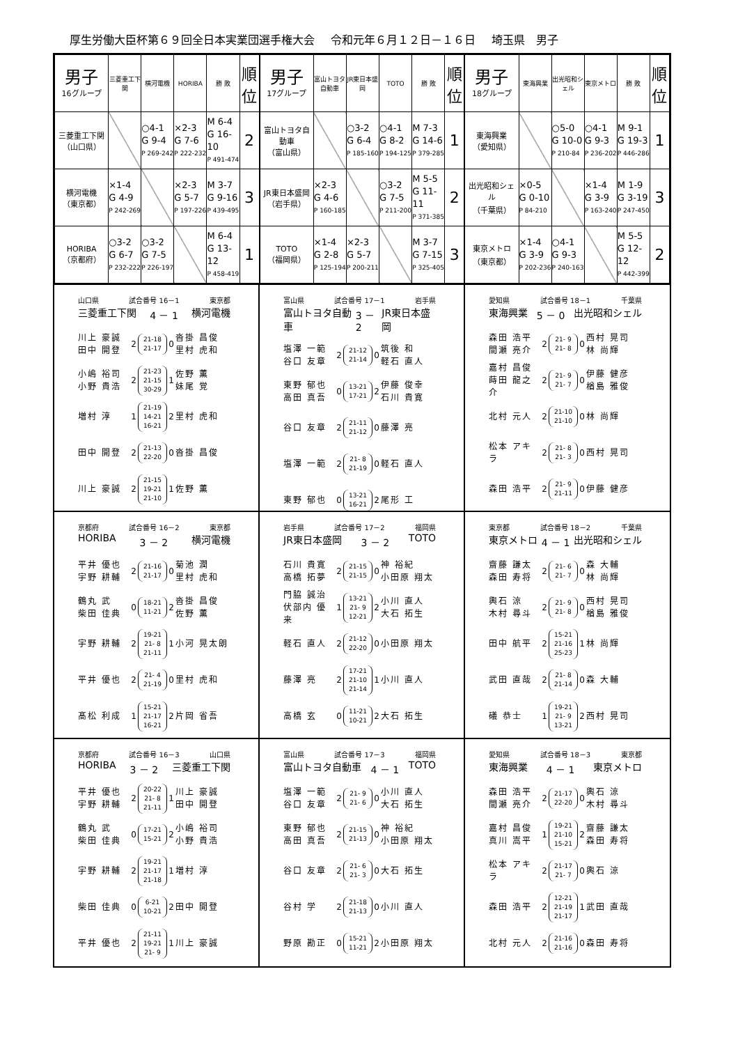厚生労働大臣杯第６９回全日本実業団選手権大会 令和元年６月１２日－１６日 埼玉県　男子
| 男子 16グループ | 三菱重工下関 | 横河電機 | HORIBA | 勝 敗 | 順 位 |
| 三菱重工下関 （山口県） | | ○4-1 G 9-4 P 269-242 | ×2-3 G 7-6 P 222-232 | M 6-4 G 16-10 P 491-474 | 2 |
| 横河電機 （東京都） | ×1-4 G 4-9 P 242-269 | | ×2-3 G 5-7 P 197-226 | M 3-7 G 9-16 P 439-495 | 3 |
| HORIBA （京都府） | ○3-2 G 6-7 P 232-222 | ○3-2 G 7-5 P 226-197 | | M 6-4 G 13-12 P 458-419 | 1 |
| 男子 17グループ | 富山トヨタ自動車 | JR東日本盛岡 | TOTO | 勝 敗 | 順 位 |
| 富山トヨタ自動車 （富山県） | | ○3-2 G 6-4 P 185-160 | ○4-1 G 8-2 P 194-125 | M 7-3 G 14-6 P 379-285 | 1 |
| JR東日本盛岡 （岩手県） | ×2-3 G 4-6 P 160-185 | | ○3-2 G 7-5 P 211-200 | M 5-5 G 11-11 P 371-385 | 2 |
| TOTO （福岡県） | ×1-4 G 2-8 P 125-194 | ×2-3 G 5-7 P 200-211 | | M 3-7 G 7-15 P 325-405 | 3 |
| 男子 18グループ | 東海興業 | 出光昭和シェル | 東京メトロ | 勝 敗 | 順 位 |
| 東海興業 （愛知県） | | ○5-0 G 10-0 P 210-84 | ○4-1 G 9-3 P 236-202 | M 9-1 G 19-3 P 446-286 | 1 |
| 出光昭和シェル （千葉県） | ×0-5 G 0-10 P 84-210 | | ×1-4 G 3-9 P 163-240 | M 1-9 G 3-19 P 247-450 | 3 |
| 東京メトロ （東京都） | ×1-4 G 3-9 P 202-236 | ○4-1 G 9-3 P 240-163 | | M 5-5 G 12-12 P 442-399 | 2 |
山口県 試合番号 16－1 東京都
三菱重工下関 4 － 1 横河電機
川上 豪誠
田中 開登
2
21-18
21-17
0
沓掛 昌俊
里村 虎和
小嶋 裕司
小野 貴浩
2
21-23
21-15
30-29
1
佐野 薫
妹尾 覚
増村 淳
1
21-19
14-21
16-21
2
里村 虎和
田中 開登
2
21-13
22-20
0
沓掛 昌俊
川上 豪誠
2
21-15
19-21
21-10
1
佐野 薫
富山県 試合番号 17－1 岩手県
富山トヨタ自動車 3 － 2 JR東日本盛岡
塩澤 一範
谷口 友章
2
21-12
21-14
0
筑後 和
軽石 直人
東野 郁也
高田 真吾
0
13-21
17-21
2
伊藤 俊幸
石川 貴寛
谷口 友章
2
21-11
21-12
0
藤澤 亮
塩澤 一範
2
21- 8
21-19
0
軽石 直人
東野 郁也
0
13-21
16-21
2
尾形 工
愛知県 試合番号 18－1 千葉県
東海興業 5 － 0 出光昭和シェル
森田 浩平
間瀬 亮介
2
21- 9
21- 8
0
西村 晃司
林 尚輝
嘉村 昌俊
蒔田 龍之介
2
21- 9
21- 7
0
伊藤 健彦
楢島 雅俊
北村 元人
2
21-10
21-10
0
林 尚輝
松本 アキラ
2
21- 8
21- 3
0
西村 晃司
森田 浩平
2
21- 9
21-11
0
伊藤 健彦
京都府 試合番号 16－2 東京都
HORIBA 3 － 2 横河電機
平井 優也
宇野 耕輔
2
21-16
21-17
0
菊池 潤
里村 虎和
鶴丸 武
柴田 佳典
0
18-21
11-21
2
沓掛 昌俊
佐野 薫
宇野 耕輔
2
19-21
21- 8
21-11
1
小河 晃太朗
平井 優也
2
21- 4
21-19
0
里村 虎和
髙松 利成
1
15-21
21-17
16-21
2
片岡 省吾
岩手県 試合番号 17－2 福岡県
JR東日本盛岡 3 － 2 TOTO
石川 貴寛
高橋 拓夢
2
21-15
21-15
0
神 裕紀
小田原 翔太
門脇 誠治
伏部内 優来
1
13-21
21- 9
12-21
2
小川 直人
大石 拓生
軽石 直人
2
21-12
22-20
0
小田原 翔太
藤澤 亮
2
17-21
21-10
21-14
1
小川 直人
高橋 玄
0
11-21
10-21
2
大石 拓生
東京都 試合番号 18－2 千葉県
東京メトロ 4 － 1 出光昭和シェル
齋藤 謙太
森田 寿将
2
21- 6
21- 7
0
森 大輔
林 尚輝
輿石 涼
木村 尋斗
2
21- 9
21- 8
0
西村 晃司
楢島 雅俊
田中 航平
2
15-21
21-16
25-23
1
林 尚輝
武田 直哉
2
21- 8
21-14
0
森 大輔
礒 恭士
1
19-21
21- 9
13-21
2
西村 晃司
京都府 試合番号 16－3 山口県
HORIBA 3 － 2 三菱重工下関
平井 優也
宇野 耕輔
2
20-22
21- 8
21-11
1
川上 豪誠
田中 開登
鶴丸 武
柴田 佳典
0
17-21
15-21
2
小嶋 裕司
小野 貴浩
宇野 耕輔
2
19-21
21-17
21-18
1
増村 淳
柴田 佳典
0
6-21
10-21
2
田中 開登
平井 優也
2
21-11
19-21
21- 9
1
川上 豪誠
富山県 試合番号 17－3 福岡県
富山トヨタ自動車 4 － 1 TOTO
塩澤 一範
谷口 友章
2
21- 9
21- 6
0
小川 直人
大石 拓生
東野 郁也
高田 真吾
2
21-15
21-13
0
神 裕紀
小田原 翔太
谷口 友章
2
21- 6
21- 3
0
大石 拓生
谷村 学
2
21-18
21-13
0
小川 直人
野原 勘正
0
15-21
11-21
2
小田原 翔太
愛知県 試合番号 18－3 東京都
東海興業 4 － 1 東京メトロ
森田 浩平
間瀬 亮介
2
21-17
22-20
0
輿石 涼
木村 尋斗
嘉村 昌俊
真川 嵩平
1
19-21
21-10
15-21
2
齋藤 謙太
森田 寿将
松本 アキラ
2
21-17
21- 7
0
輿石 涼
森田 浩平
2
12-21
21-19
21-17
1
武田 直哉
北村 元人
2
21-16
21-16
0
森田 寿将